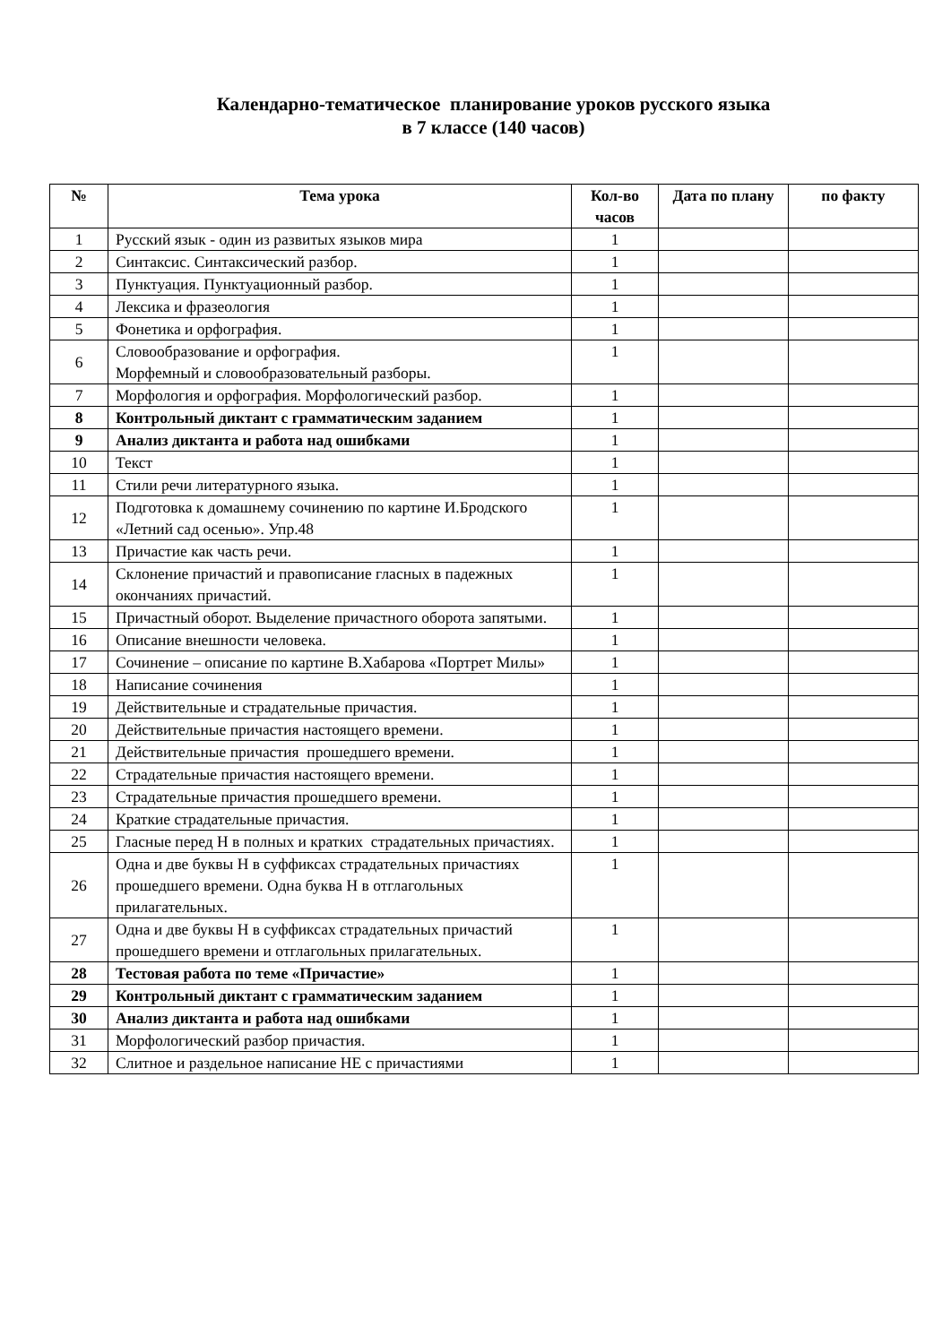Календарно-тематическое планирование уроков русского языка
в 7 классе (140 часов)
| № | Тема урока | Кол-во часов | Дата по плану | по факту |
| --- | --- | --- | --- | --- |
| 1 | Русский язык - один из развитых языков мира | 1 | | |
| 2 | Синтаксис. Синтаксический разбор. | 1 | | |
| 3 | Пунктуация. Пунктуационный разбор. | 1 | | |
| 4 | Лексика и фразеология | 1 | | |
| 5 | Фонетика и орфография. | 1 | | |
| 6 | Словообразование и орфография. Морфемный и словообразовательный разборы. | 1 | | |
| 7 | Морфология и орфография. Морфологический разбор. | 1 | | |
| 8 | Контрольный диктант с грамматическим заданием | 1 | | |
| 9 | Анализ диктанта и работа над ошибками | 1 | | |
| 10 | Текст | 1 | | |
| 11 | Стили речи литературного языка. | 1 | | |
| 12 | Подготовка к домашнему сочинению по картине И.Бродского «Летний сад осенью». Упр.48 | 1 | | |
| 13 | Причастие как часть речи. | 1 | | |
| 14 | Склонение причастий и правописание гласных в падежных окончаниях причастий. | 1 | | |
| 15 | Причастный оборот. Выделение причастного оборота запятыми. | 1 | | |
| 16 | Описание внешности человека. | 1 | | |
| 17 | Сочинение – описание по картине В.Хабарова «Портрет Милы» | 1 | | |
| 18 | Написание сочинения | 1 | | |
| 19 | Действительные и страдательные причастия. | 1 | | |
| 20 | Действительные причастия настоящего времени. | 1 | | |
| 21 | Действительные причастия прошедшего времени. | 1 | | |
| 22 | Страдательные причастия настоящего времени. | 1 | | |
| 23 | Страдательные причастия прошедшего времени. | 1 | | |
| 24 | Краткие страдательные причастия. | 1 | | |
| 25 | Гласные перед Н в полных и кратких страдательных причастиях. | 1 | | |
| 26 | Одна и две буквы Н в суффиксах страдательных причастиях прошедшего времени. Одна буква Н в отглагольных прилагательных. | 1 | | |
| 27 | Одна и две буквы Н в суффиксах страдательных причастий прошедшего времени и отглагольных прилагательных. | 1 | | |
| 28 | Тестовая работа по теме «Причастие» | 1 | | |
| 29 | Контрольный диктант с грамматическим заданием | 1 | | |
| 30 | Анализ диктанта и работа над ошибками | 1 | | |
| 31 | Морфологический разбор причастия. | 1 | | |
| 32 | Слитное и раздельное написание НЕ с причастиями | 1 | | |